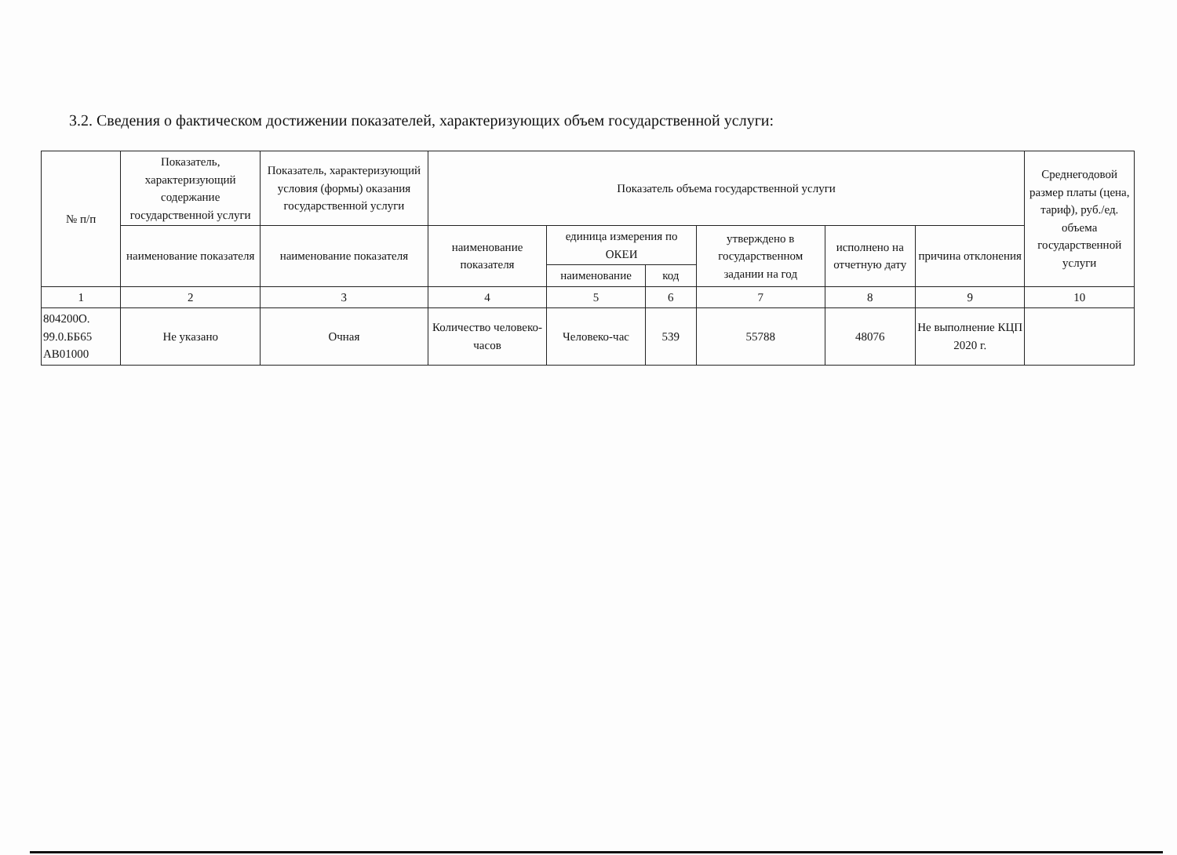3.2. Сведения о фактическом достижении показателей, характеризующих объем государственной услуги:
| № п/п | Показатель, характеризующий содержание государственной услуги | Показатель, характеризующий условия (формы) оказания государственной услуги | Показатель объема государственной услуги | | | | | | Среднегодовой размер платы (цена, тариф), руб./ед. объема государственной услуги |
| --- | --- | --- | --- | --- | --- | --- | --- | --- | --- |
| | наименование показателя | наименование показателя | наименование показателя | единица измерения по ОКЕИ | | утверждено в государственном задании на год | исполнено на отчетную дату | причина отклонения | |
| | | | | наименование | код | | | | |
| 1 | 2 | 3 | 4 | 5 | 6 | 7 | 8 | 9 | 10 |
| 804200О. 99.0.ББ65 АВ01000 | Не указано | Очная | Количество человеко-часов | Человеко-час | 539 | 55788 | 48076 | Не выполнение КЦП 2020 г. | |